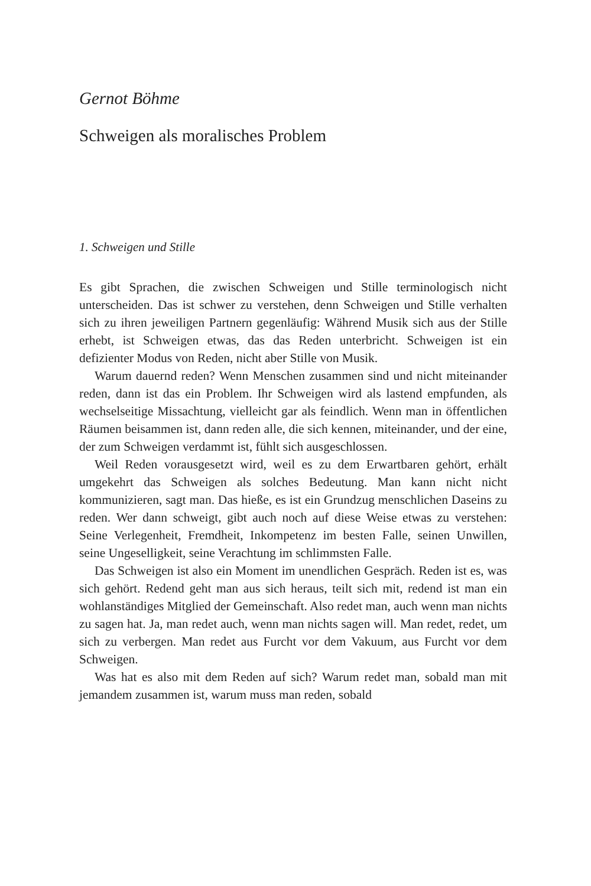Gernot Böhme
Schweigen als moralisches Problem
1. Schweigen und Stille
Es gibt Sprachen, die zwischen Schweigen und Stille terminologisch nicht unterscheiden. Das ist schwer zu verstehen, denn Schweigen und Stille verhalten sich zu ihren jeweiligen Partnern gegenläufig: Während Musik sich aus der Stille erhebt, ist Schweigen etwas, das das Reden unterbricht. Schweigen ist ein defizienter Modus von Reden, nicht aber Stille von Musik.
Warum dauernd reden? Wenn Menschen zusammen sind und nicht miteinander reden, dann ist das ein Problem. Ihr Schweigen wird als lastend empfunden, als wechselseitige Missachtung, vielleicht gar als feindlich. Wenn man in öffentlichen Räumen beisammen ist, dann re­den alle, die sich kennen, miteinander, und der eine, der zum Schwei­gen verdammt ist, fühlt sich ausgeschlossen.
Weil Reden vorausgesetzt wird, weil es zu dem Erwartbaren gehört, erhält umgekehrt das Schweigen als solches Bedeutung. Man kann nicht nicht kommunizieren, sagt man. Das hieße, es ist ein Grundzug menschlichen Daseins zu reden. Wer dann schweigt, gibt auch noch auf diese Weise etwas zu verstehen: Seine Verlegenheit, Fremdheit, In­kompetenz im besten Falle, seinen Unwillen, seine Ungeselligkeit, sei­ne Verachtung im schlimmsten Falle.
Das Schweigen ist also ein Moment im unendlichen Gespräch. Re­den ist es, was sich gehört. Redend geht man aus sich heraus, teilt sich mit, redend ist man ein wohlanständiges Mitglied der Gemeinschaft. Also redet man, auch wenn man nichts zu sagen hat. Ja, man redet auch, wenn man nichts sagen will. Man redet, redet, um sich zu ver­bergen. Man redet aus Furcht vor dem Vakuum, aus Furcht vor dem Schweigen.
Was hat es also mit dem Reden auf sich? Warum redet man, sobald man mit jemandem zusammen ist, warum muss man reden, sobald